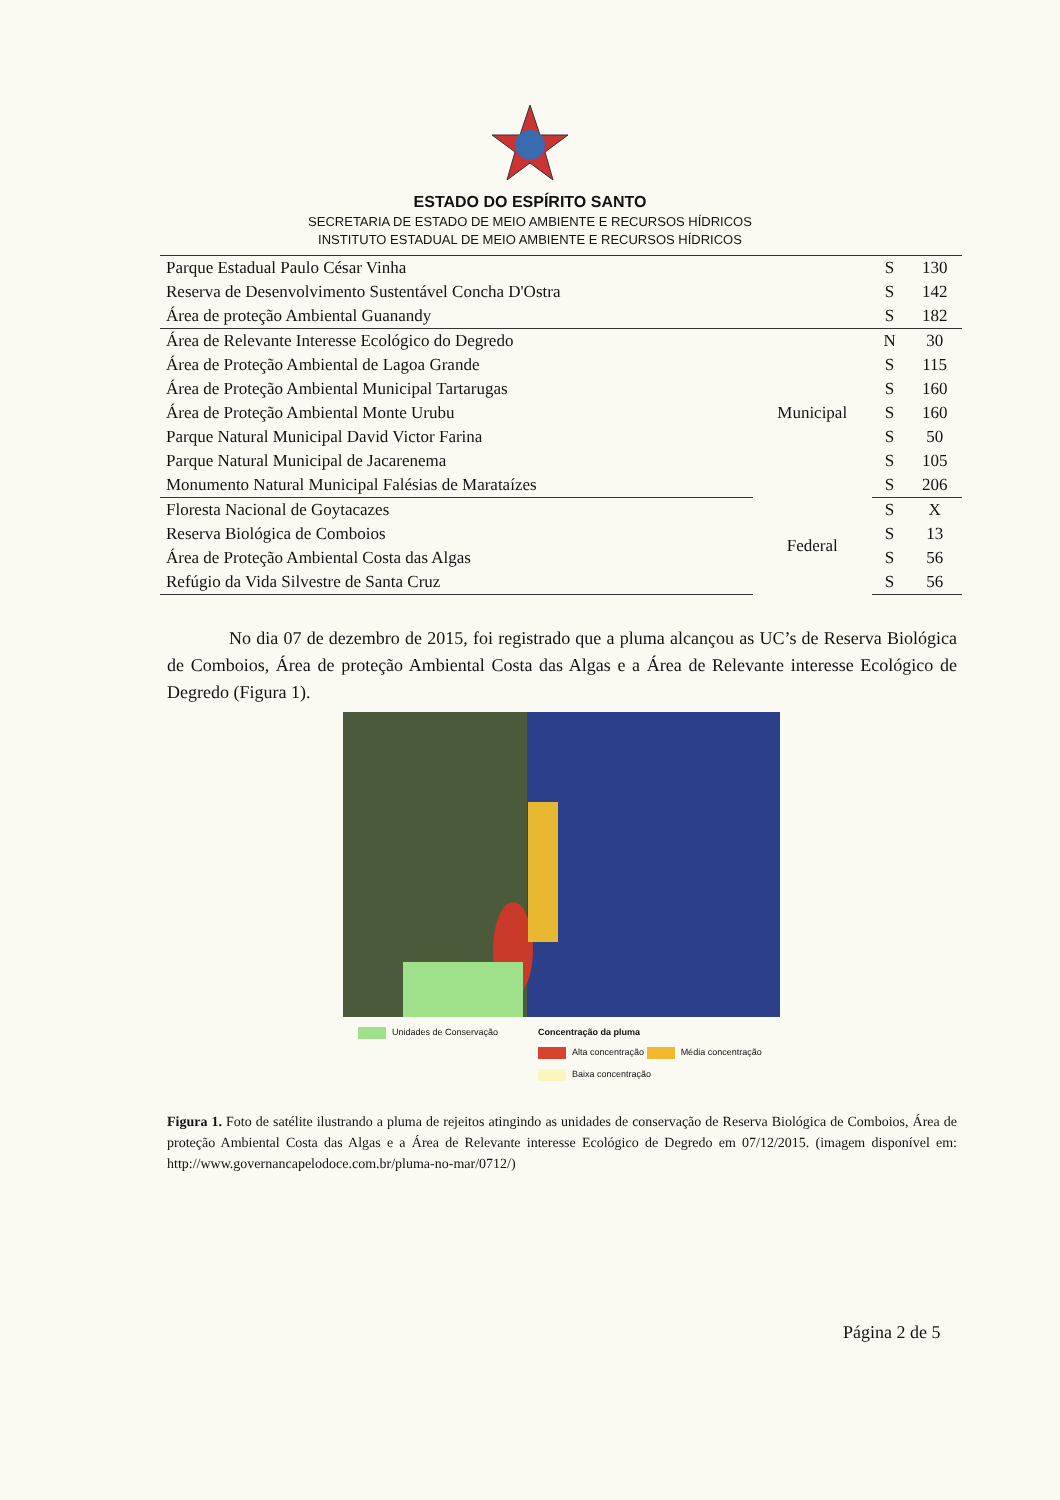ESTADO DO ESPÍRITO SANTO
SECRETARIA DE ESTADO DE MEIO AMBIENTE E RECURSOS HÍDRICOS
INSTITUTO ESTADUAL DE MEIO AMBIENTE E RECURSOS HÍDRICOS
| Parque Estadual Paulo César Vinha | | S | 130 |
| Reserva de Desenvolvimento Sustentável Concha D'Ostra | | S | 142 |
| Área de proteção Ambiental Guanandy | | S | 182 |
| Área de Relevante Interesse Ecológico do Degredo | Municipal | N | 30 |
| Área de Proteção Ambiental de Lagoa Grande | | S | 115 |
| Área de Proteção Ambiental Municipal Tartarugas | | S | 160 |
| Área de Proteção Ambiental Monte Urubu | | S | 160 |
| Parque Natural Municipal David Victor Farina | | S | 50 |
| Parque Natural Municipal de Jacarenema | | S | 105 |
| Monumento Natural Municipal Falésias de Marataízes | | S | 206 |
| Floresta Nacional de Goytacazes | Federal | S | X |
| Reserva Biológica de Comboios | | S | 13 |
| Área de Proteção Ambiental Costa das Algas | | S | 56 |
| Refúgio da Vida Silvestre de Santa Cruz | | S | 56 |
No dia 07 de dezembro de 2015, foi registrado que a pluma alcançou as UC’s de Reserva Biológica de Comboios, Área de proteção Ambiental Costa das Algas e a Área de Relevante interesse Ecológico de Degredo (Figura 1).
Unidades de Conservação Concentração da pluma
Alta concentração Média concentração
Baixa concentração
Figura 1. Foto de satélite ilustrando a pluma de rejeitos atingindo as unidades de conservação de Reserva Biológica de Comboios, Área de proteção Ambiental Costa das Algas e a Área de Relevante interesse Ecológico de Degredo em 07/12/2015. (imagem disponível em: http://www.governancapelodoce.com.br/pluma-no-mar/0712/)
Página 2 de 5